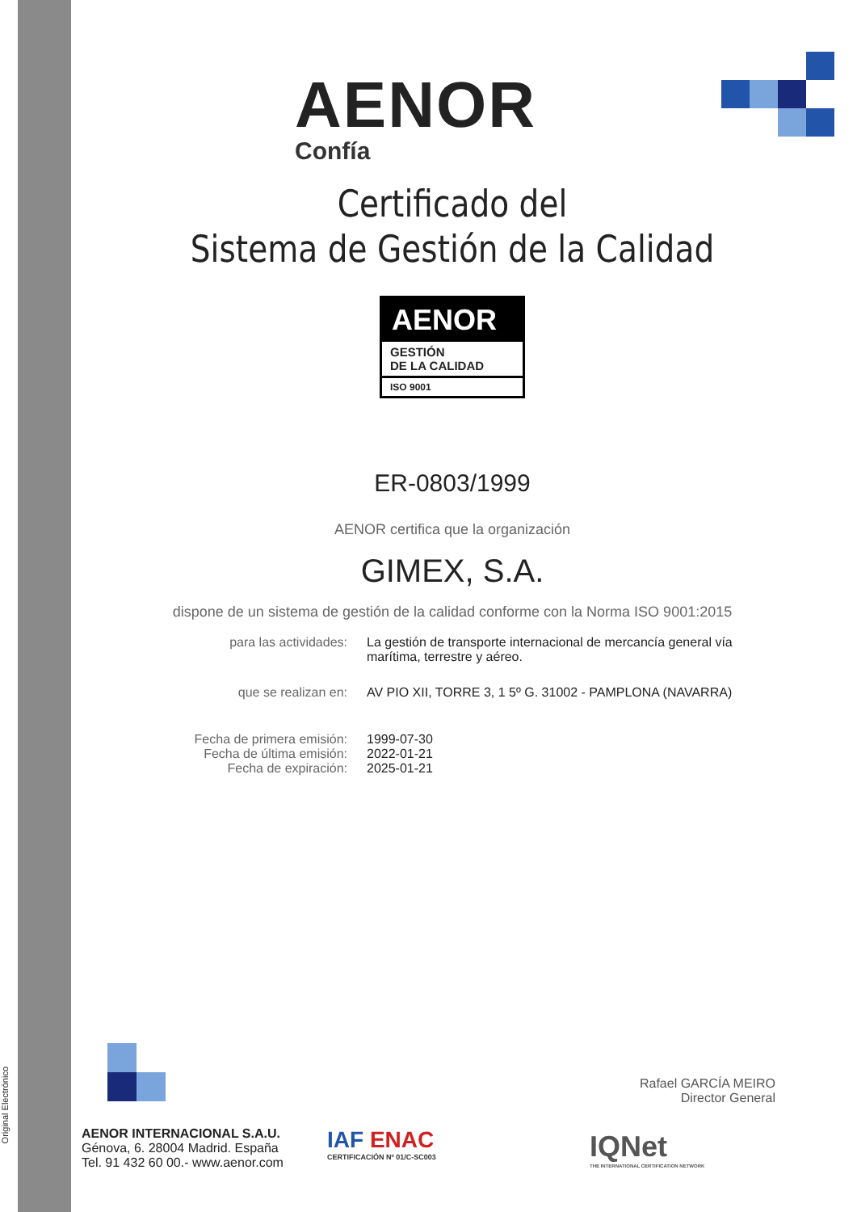Original Electrónico
AENOR
Confía
Certificado del
Sistema de Gestión de la Calidad
AENOR
GESTIÓN
DE LA CALIDAD
ISO 9001
ER-0803/1999
AENOR certifica que la organización
GIMEX, S.A.
dispone de un sistema de gestión de la calidad conforme con la Norma ISO 9001:2015
para las actividades: La gestión de transporte internacional de mercancía general vía marítima, terrestre y aéreo.
que se realizan en: AV PIO XII, TORRE 3, 1 5º G. 31002 - PAMPLONA (NAVARRA)
Fecha de primera emisión:
Fecha de última emisión:
Fecha de expiración:
1999-07-30
2022-01-21
2025-01-21
Rafael GARCÍA MEIRO
Director General
AENOR INTERNACIONAL S.A.U.
Génova, 6. 28004 Madrid. España
Tel. 91 432 60 00.- www.aenor.com
IAF ENAC
CERTIFICACIÓN Nº 01/C-SC003
IQNet
THE INTERNATIONAL CERTIFICATION NETWORK